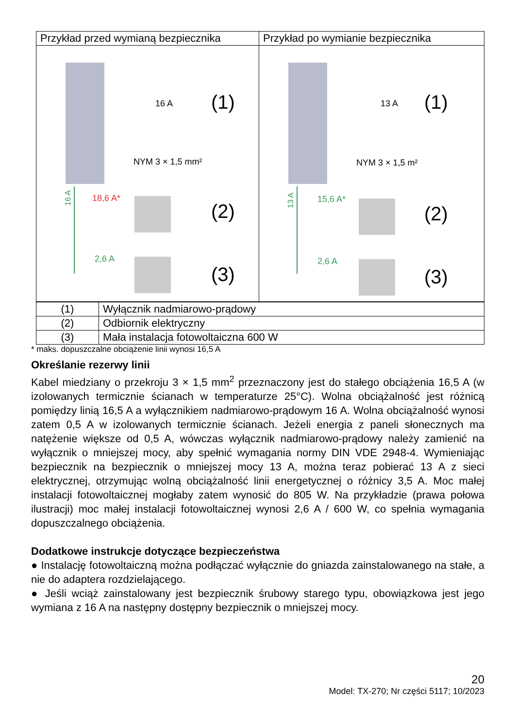| Przykład przed wymianą bezpiecznika | Przykład po wymianie bezpiecznika |
| --- | --- |
| 16 A (1) 16 A NYM 3 × 1,5 mm² 18,6 A* (2) 2,6 A (3) | 13 A (1) 13 A NYM 3 × 1,5 m² 15,6 A* (2) 2,6 A (3) |
| (1) | Wyłącznik nadmiarowo-prądowy |
| (2) | Odbiornik elektryczny |
| (3) | Mała instalacja fotowoltaiczna 600 W |
* maks. dopuszczalne obciążenie linii wynosi 16,5 A
Określanie rezerwy linii
Kabel miedziany o przekroju 3 × 1,5 mm<sup>2</sup> przeznaczony jest do stałego obciążenia 16,5 A (w izolowanych termicznie ścianach w temperaturze 25°C). Wolna obciążalność jest różnicą pomiędzy linią 16,5 A a wyłącznikiem nadmiarowo-prądowym 16 A. Wolna obciążalność wynosi zatem 0,5 A w izolowanych termicznie ścianach. Jeżeli energia z paneli słonecznych ma natężenie większe od 0,5 A, wówczas wyłącznik nadmiarowo-prądowy należy zamienić na wyłącznik o mniejszej mocy, aby spełnić wymagania normy DIN VDE 2948-4. Wymieniając bezpiecznik na bezpiecznik o mniejszej mocy 13 A, można teraz pobierać 13 A z sieci elektrycznej, otrzymując wolną obciążalność linii energetycznej o różnicy 3,5 A. Moc małej instalacji fotowoltaicznej mogłaby zatem wynosić do 805 W. Na przykładzie (prawa połowa ilustracji) moc małej instalacji fotowoltaicznej wynosi 2,6 A / 600 W, co spełnia wymagania dopuszczalnego obciążenia.
Dodatkowe instrukcje dotyczące bezpieczeństwa
● Instalację fotowoltaiczną można podłączać wyłącznie do gniazda zainstalowanego na stałe, a nie do adaptera rozdzielającego.
● Jeśli wciąż zainstalowany jest bezpiecznik śrubowy starego typu, obowiązkowa jest jego wymiana z 16 A na następny dostępny bezpiecznik o mniejszej mocy.
20
Model: TX-270; Nr części 5117; 10/2023